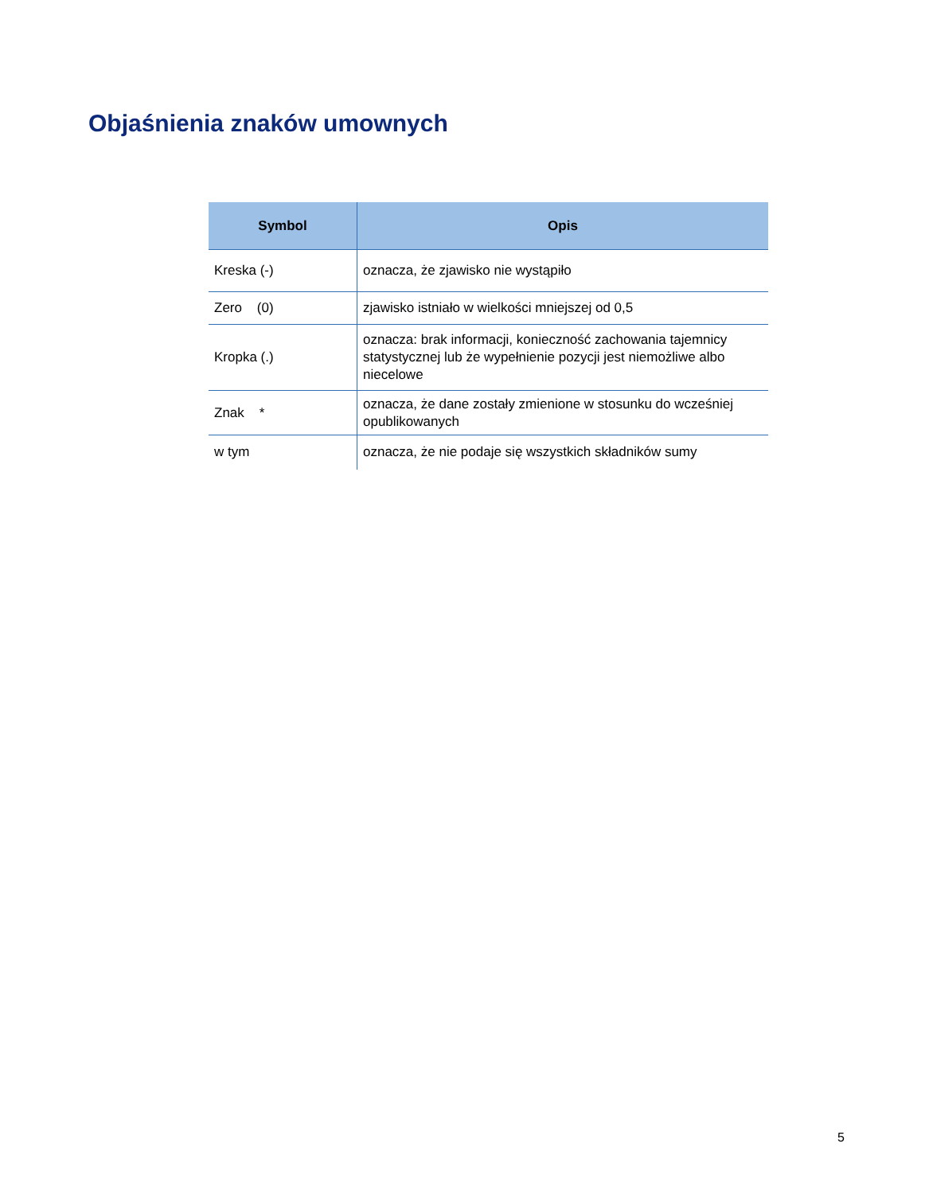Objaśnienia znaków umownych
| Symbol | Opis |
| --- | --- |
| Kreska (-) | oznacza, że zjawisko nie wystąpiło |
| Zero (0) | zjawisko istniało w wielkości mniejszej od 0,5 |
| Kropka (.) | oznacza: brak informacji, konieczność zachowania tajemnicy statystycznej lub że wypełnienie pozycji jest niemożliwe albo niecelowe |
| Znak * | oznacza, że dane zostały zmienione w stosunku do wcześniej opublikowanych |
| w tym | oznacza, że nie podaje się wszystkich składników sumy |
5